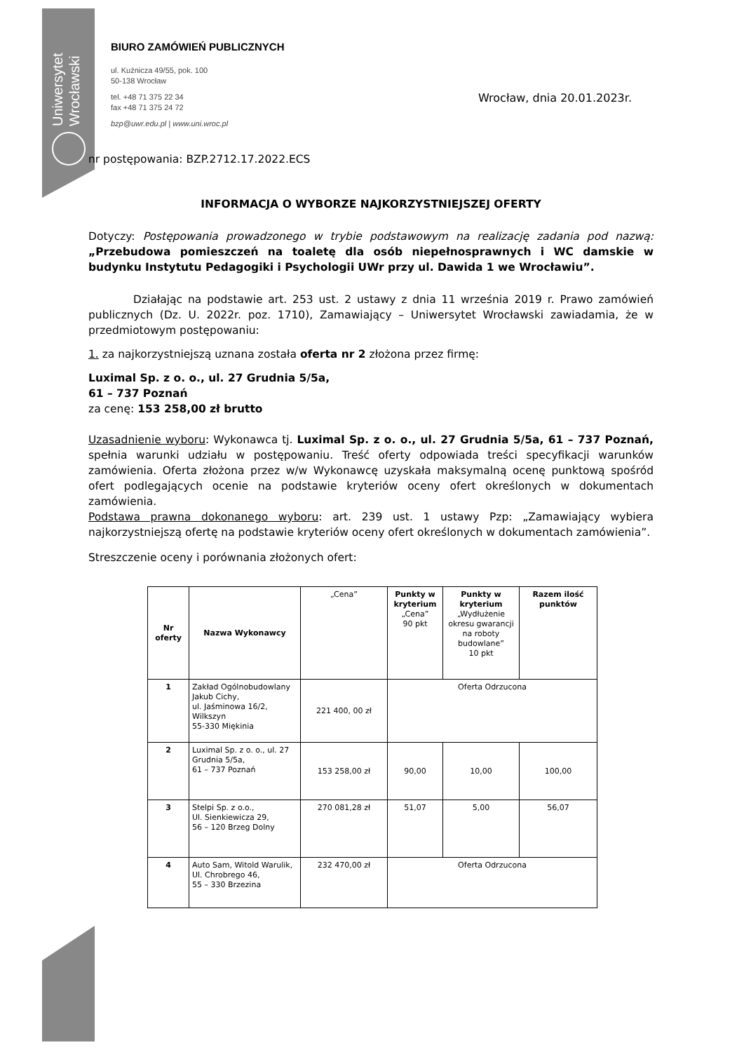Uniwersytet Wrocławski
BIURO ZAMÓWIEŃ PUBLICZNYCH
ul. Kuźnicza 49/55, pok. 100
50-138 Wrocław
tel. +48 71 375 22 34
fax +48 71 375 24 72
bzp@uwr.edu.pl | www.uni.wroc.pl
Wrocław, dnia 20.01.2023r.
nr postępowania: BZP.2712.17.2022.ECS
INFORMACJA O WYBORZE NAJKORZYSTNIEJSZEJ OFERTY
Dotyczy: Postępowania prowadzonego w trybie podstawowym na realizację zadania pod nazwą: „Przebudowa pomieszczeń na toaletę dla osób niepełnosprawnych i WC damskie w budynku Instytutu Pedagogiki i Psychologii UWr przy ul. Dawida 1 we Wrocławiu”.
Działając na podstawie art. 253 ust. 2 ustawy z dnia 11 września 2019 r. Prawo zamówień publicznych (Dz. U. 2022r. poz. 1710), Zamawiający – Uniwersytet Wrocławski zawiadamia, że w przedmiotowym postępowaniu:
1. za najkorzystniejszą uznana została oferta nr 2 złożona przez firmę:
Luximal Sp. z o. o., ul. 27 Grudnia 5/5a,
61 – 737 Poznań
za cenę: 153 258,00 zł brutto
Uzasadnienie wyboru: Wykonawca tj. Luximal Sp. z o. o., ul. 27 Grudnia 5/5a, 61 – 737 Poznań, spełnia warunki udziału w postępowaniu. Treść oferty odpowiada treści specyfikacji warunków zamówienia. Oferta złożona przez w/w Wykonawcę uzyskała maksymalną ocenę punktową spośród ofert podlegających ocenie na podstawie kryteriów oceny ofert określonych w dokumentach zamówienia.
Podstawa prawna dokonanego wyboru: art. 239 ust. 1 ustawy Pzp: „Zamawiający wybiera najkorzystniejszą ofertę na podstawie kryteriów oceny ofert określonych w dokumentach zamówienia”.
Streszczenie oceny i porównania złożonych ofert:
| Nr oferty | Nazwa Wykonawcy | „Cena” | Punkty w kryterium „Cena” 90 pkt | Punkty w kryterium „Wydłużenie okresu gwarancji na roboty budowlane” 10 pkt | Razem ilość punktów |
| 1 | Zakład Ogólnobudowlany Jakub Cichy, ul. Jaśminowa 16/2, Wilkszyn 55-330 Miękinia | 221 400, 00 zł | Oferta Odrzucona | | |
| 2 | Luximal Sp. z o. o., ul. 27 Grudnia 5/5a, 61 – 737 Poznań | 153 258,00 zł | 90,00 | 10,00 | 100,00 |
| 3 | Stelpi Sp. z o.o., Ul. Sienkiewicza 29, 56 – 120 Brzeg Dolny | 270 081,28 zł | 51,07 | 5,00 | 56,07 |
| 4 | Auto Sam, Witold Warulik, Ul. Chrobrego 46, 55 – 330 Brzezina | 232 470,00 zł | Oferta Odrzucona | | |